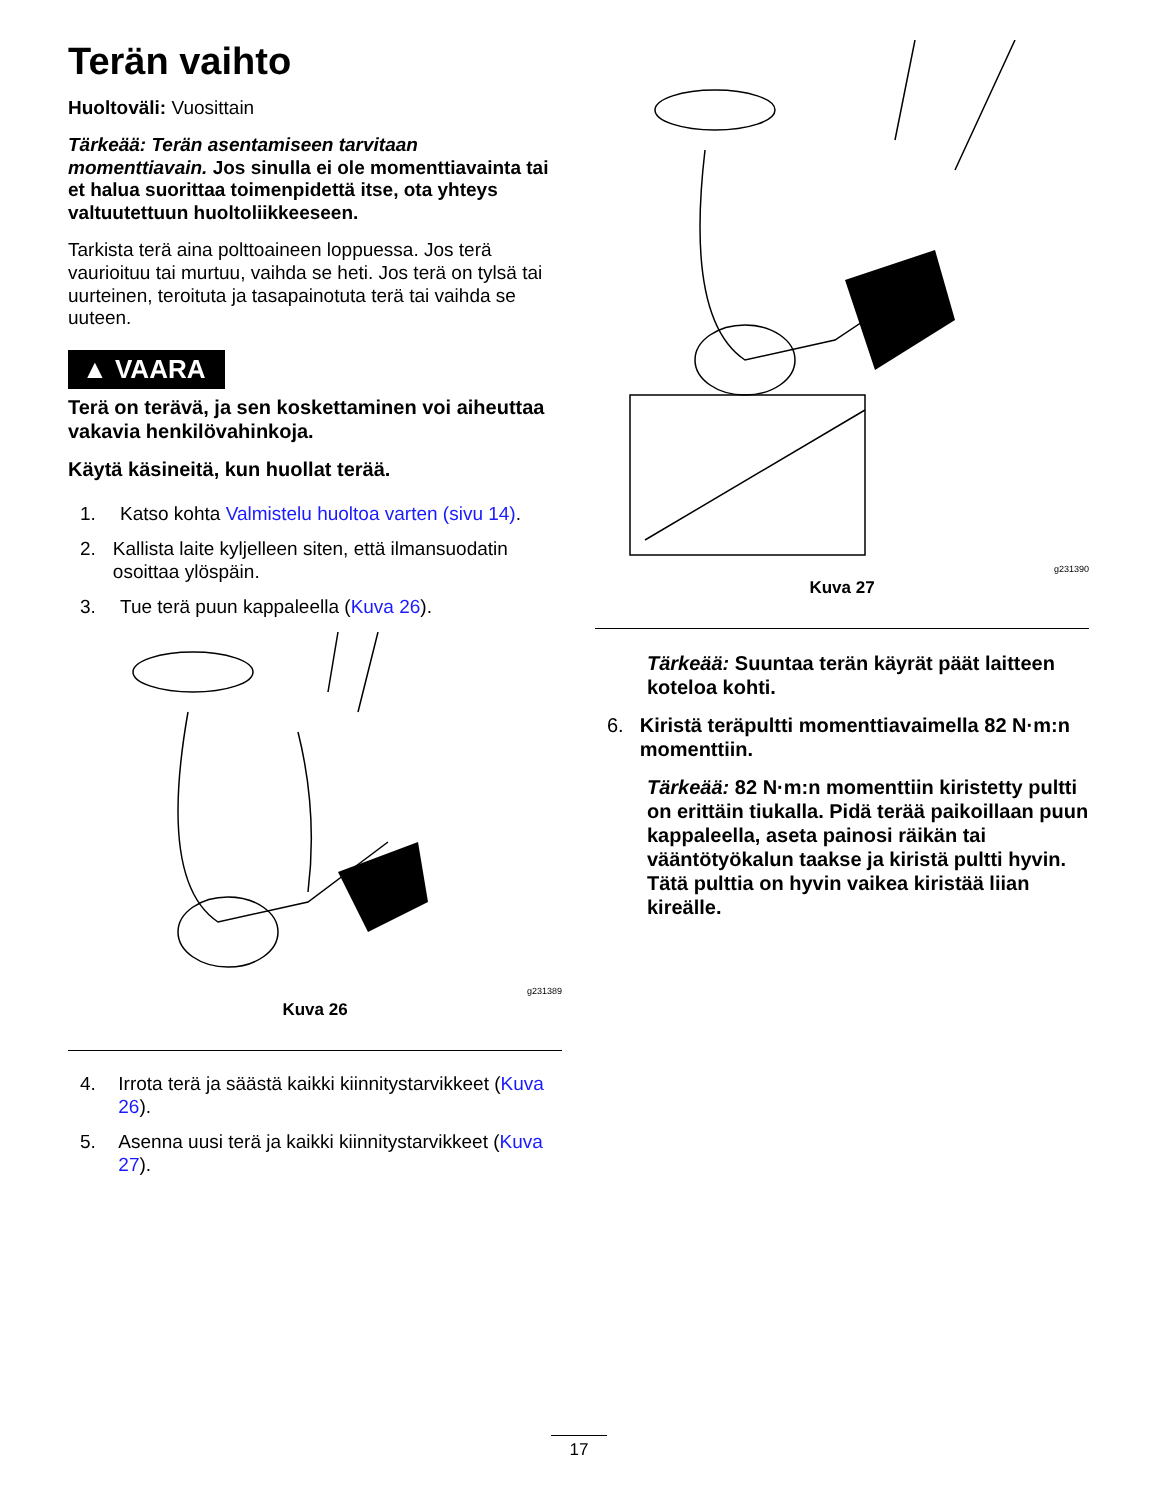Terän vaihto
Huoltoväli: Vuosittain
Tärkeää: Terän asentamiseen tarvitaan momenttiavain. Jos sinulla ei ole momenttiavainta tai et halua suorittaa toimenpidettä itse, ota yhteys valtuutettuun huoltoliikkeeseen.
Tarkista terä aina polttoaineen loppuessa. Jos terä vaurioituu tai murtuu, vaihda se heti. Jos terä on tylsä tai uurteinen, teroituta ja tasapainotuta terä tai vaihda se uuteen.
▲ VAARA
Terä on terävä, ja sen koskettaminen voi aiheuttaa vakavia henkilövahinkoja.
Käytä käsineitä, kun huollat terää.
1. Katso kohta Valmistelu huoltoa varten (sivu 14).
2. Kallista laite kyljelleen siten, että ilmansuodatin osoittaa ylöspäin.
3. Tue terä puun kappaleella (Kuva 26).
g231389
Kuva 26
4. Irrota terä ja säästä kaikki kiinnitystarvikkeet (Kuva 26).
5. Asenna uusi terä ja kaikki kiinnitystarvikkeet (Kuva 27).
g231390
Kuva 27
Tärkeää: Suuntaa terän käyrät päät laitteen koteloa kohti.
6. Kiristä teräpultti momenttiavaimella 82 N·m:n momenttiin.
Tärkeää: 82 N·m:n momenttiin kiristetty pultti on erittäin tiukalla. Pidä terää paikoillaan puun kappaleella, aseta painosi räikän tai vääntötyökalun taakse ja kiristä pultti hyvin. Tätä pulttia on hyvin vaikea kiristää liian kireälle.
17